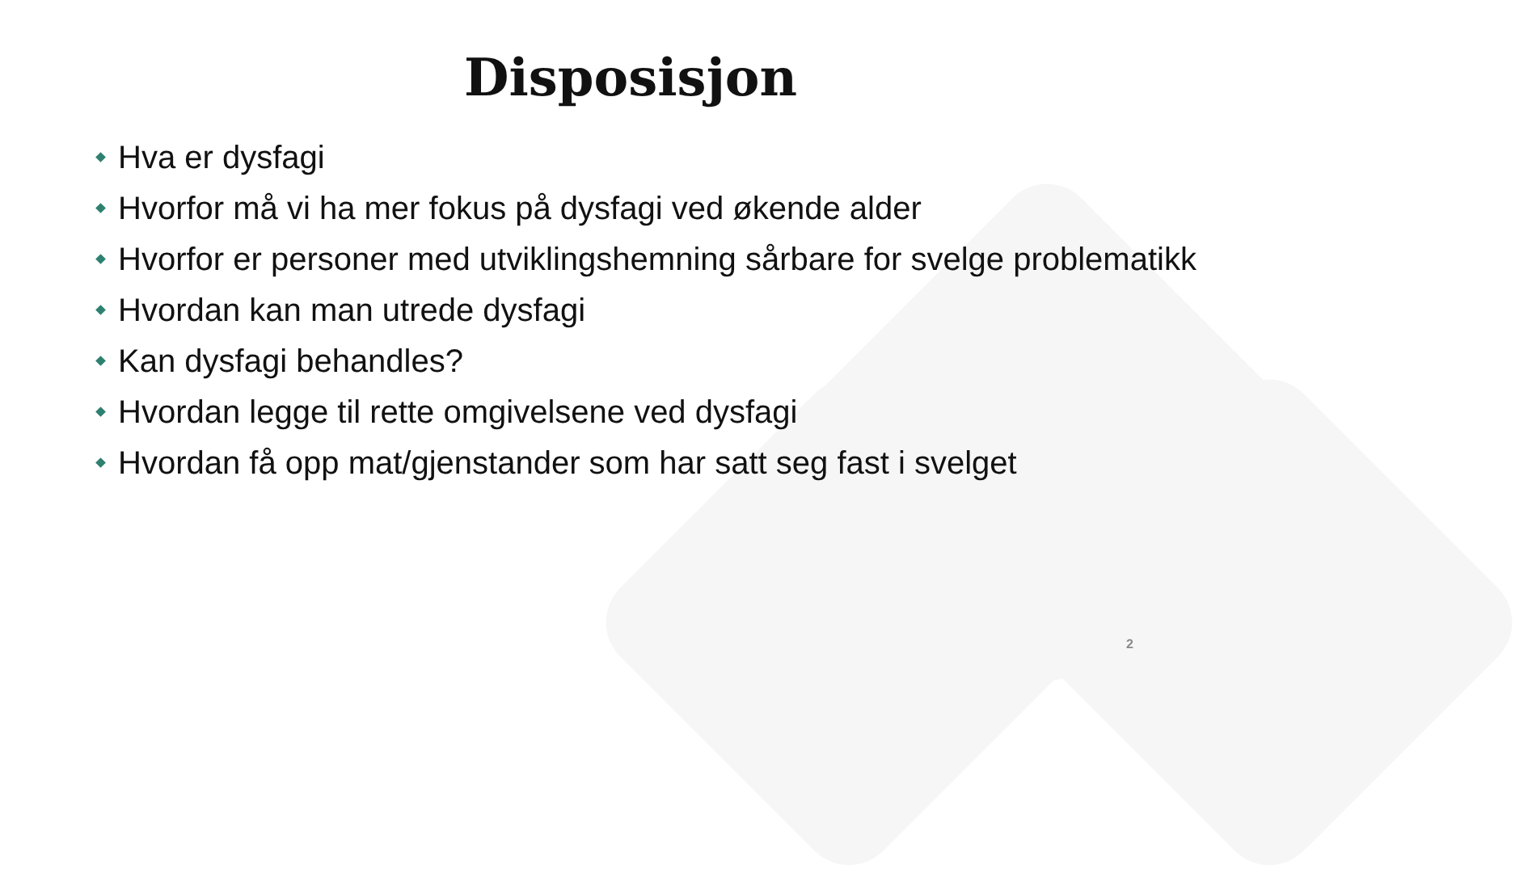Disposisjon
Hva er dysfagi
Hvorfor må vi ha mer fokus på dysfagi ved økende alder
Hvorfor er personer med utviklingshemning sårbare for svelge problematikk
Hvordan kan man utrede dysfagi
Kan dysfagi behandles?
Hvordan legge til rette omgivelsene ved dysfagi
Hvordan få opp mat/gjenstander som har satt seg fast i svelget
2